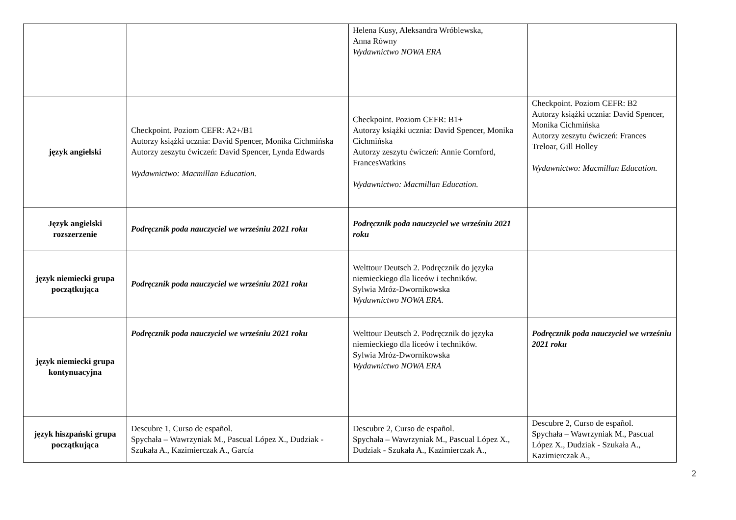| | | Helena Kusy, Aleksandra Wróblewska, Anna Równy Wydawnictwo NOWA ERA | |
| język angielski | Checkpoint. Poziom CEFR: A2+/B1 Autorzy książki ucznia: David Spencer, Monika Cichmińska Autorzy zeszytu ćwiczeń: David Spencer, Lynda Edwards Wydawnictwo: Macmillan Education. | Checkpoint. Poziom CEFR: B1+ Autorzy książki ucznia: David Spencer, Monika Cichmińska Autorzy zeszytu ćwiczeń: Annie Cornford, FrancesWatkins Wydawnictwo: Macmillan Education. | Checkpoint. Poziom CEFR: B2 Autorzy książki ucznia: David Spencer, Monika Cichmińska Autorzy zeszytu ćwiczeń: Frances Treloar, Gill Holley Wydawnictwo: Macmillan Education. |
| Język angielski rozszerzenie | Podręcznik poda nauczyciel we wrześniu 2021 roku | Podręcznik poda nauczyciel we wrześniu 2021 roku | |
| język niemiecki grupa początkująca | Podręcznik poda nauczyciel we wrześniu 2021 roku | Welttour Deutsch 2. Podręcznik do języka niemieckiego dla liceów i techników. Sylwia Mróz-Dwornikowska Wydawnictwo NOWA ERA . | |
| język niemiecki grupa kontynuacyjna | Podręcznik poda nauczyciel we wrześniu 2021 roku | Welttour Deutsch 2. Podręcznik do języka niemieckiego dla liceów i techników. Sylwia Mróz-Dwornikowska Wydawnictwo NOWA ERA | Podręcznik poda nauczyciel we wrześniu 2021 roku |
| język hiszpański grupa początkująca | Descubre 1, Curso de español. Spychała – Wawrzyniak M., Pascual López X., Dudziak - Szukała A., Kazimierczak A., García | Descubre 2, Curso de español. Spychała – Wawrzyniak M., Pascual López X., Dudziak - Szukała A., Kazimierczak A., | Descubre 2, Curso de español. Spychała – Wawrzyniak M., Pascual López X., Dudziak - Szukała A., Kazimierczak A., |
2